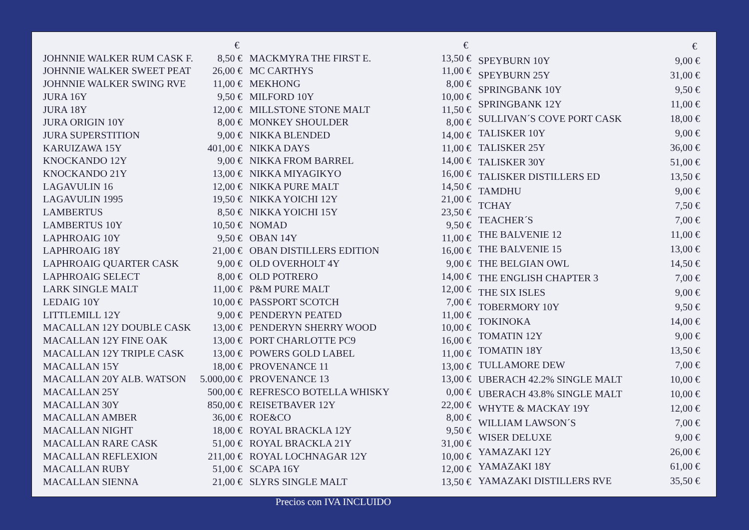| | € |
| --- | --- |
| JOHNNIE WALKER RUM CASK F. | 8,50 € |
| JOHNNIE WALKER SWEET PEAT | 26,00 € |
| JOHNNIE WALKER SWING RVE | 11,00 € |
| JURA 16Y | 9,50 € |
| JURA 18Y | 12,00 € |
| JURA ORIGIN 10Y | 8,00 € |
| JURA SUPERSTITION | 9,00 € |
| KARUIZAWA 15Y | 401,00 € |
| KNOCKANDO 12Y | 9,00 € |
| KNOCKANDO 21Y | 13,00 € |
| LAGAVULIN 16 | 12,00 € |
| LAGAVULIN 1995 | 19,50 € |
| LAMBERTUS | 8,50 € |
| LAMBERTUS 10Y | 10,50 € |
| LAPHROAIG 10Y | 9,50 € |
| LAPHROAIG 18Y | 21,00 € |
| LAPHROAIG QUARTER CASK | 9,00 € |
| LAPHROAIG SELECT | 8,00 € |
| LARK SINGLE MALT | 11,00 € |
| LEDAIG 10Y | 10,00 € |
| LITTLEMILL 12Y | 9,00 € |
| MACALLAN 12Y DOUBLE CASK | 13,00 € |
| MACALLAN 12Y FINE OAK | 13,00 € |
| MACALLAN 12Y TRIPLE CASK | 13,00 € |
| MACALLAN 15Y | 18,00 € |
| MACALLAN 20Y ALB. WATSON | 5.000,00 € |
| MACALLAN 25Y | 500,00 € |
| MACALLAN 30Y | 850,00 € |
| MACALLAN AMBER | 36,00 € |
| MACALLAN NIGHT | 18,00 € |
| MACALLAN RARE CASK | 51,00 € |
| MACALLAN REFLEXION | 211,00 € |
| MACALLAN RUBY | 51,00 € |
| MACALLAN SIENNA | 21,00 € |
| | € |
| --- | --- |
| MACKMYRA THE FIRST E. | 13,50 € |
| MC CARTHYS | 11,00 € |
| MEKHONG | 8,00 € |
| MILFORD 10Y | 10,00 € |
| MILLSTONE STONE MALT | 11,50 € |
| MONKEY SHOULDER | 8,00 € |
| NIKKA BLENDED | 14,00 € |
| NIKKA DAYS | 11,00 € |
| NIKKA FROM BARREL | 14,00 € |
| NIKKA MIYAGIKYO | 16,00 € |
| NIKKA PURE MALT | 14,50 € |
| NIKKA YOICHI 12Y | 21,00 € |
| NIKKA YOICHI 15Y | 23,50 € |
| NOMAD | 9,50 € |
| OBAN 14Y | 11,00 € |
| OBAN DISTILLERS EDITION | 16,00 € |
| OLD OVERHOLT 4Y | 9,00 € |
| OLD POTRERO | 14,00 € |
| P&M PURE MALT | 12,00 € |
| PASSPORT SCOTCH | 7,00 € |
| PENDERYN PEATED | 11,00 € |
| PENDERYN SHERRY WOOD | 10,00 € |
| PORT CHARLOTTE PC9 | 16,00 € |
| POWERS GOLD LABEL | 11,00 € |
| PROVENANCE 11 | 13,00 € |
| PROVENANCE 13 | 13,00 € |
| REFRESCO BOTELLA WHISKY | 0,00 € |
| REISETBAVER 12Y | 22,00 € |
| ROE&CO | 8,00 € |
| ROYAL BRACKLA 12Y | 9,50 € |
| ROYAL BRACKLA 21Y | 31,00 € |
| ROYAL LOCHNAGAR 12Y | 10,00 € |
| SCAPA 16Y | 12,00 € |
| SLYRS SINGLE MALT | 13,50 € |
| | € |
| --- | --- |
| SPEYBURN 10Y | 9,00 € |
| SPEYBURN 25Y | 31,00 € |
| SPRINGBANK 10Y | 9,50 € |
| SPRINGBANK 12Y | 11,00 € |
| SULLIVAN´S COVE PORT CASK | 18,00 € |
| TALISKER 10Y | 9,00 € |
| TALISKER 25Y | 36,00 € |
| TALISKER 30Y | 51,00 € |
| TALISKER DISTILLERS ED | 13,50 € |
| TAMDHU | 9,00 € |
| TCHAY | 7,50 € |
| TEACHER´S | 7,00 € |
| THE BALVENIE 12 | 11,00 € |
| THE BALVENIE 15 | 13,00 € |
| THE BELGIAN OWL | 14,50 € |
| THE ENGLISH CHAPTER 3 | 7,00 € |
| THE SIX ISLES | 9,00 € |
| TOBERMORY 10Y | 9,50 € |
| TOKINOKA | 14,00 € |
| TOMATIN 12Y | 9,00 € |
| TOMATIN 18Y | 13,50 € |
| TULLAMORE DEW | 7,00 € |
| UBERACH 42.2% SINGLE MALT | 10,00 € |
| UBERACH 43.8% SINGLE MALT | 10,00 € |
| WHYTE & MACKAY 19Y | 12,00 € |
| WILLIAM LAWSON´S | 7,00 € |
| WISER DELUXE | 9,00 € |
| YAMAZAKI 12Y | 26,00 € |
| YAMAZAKI 18Y | 61,00 € |
| YAMAZAKI DISTILLERS RVE | 35,50 € |
Precios con IVA INCLUIDO